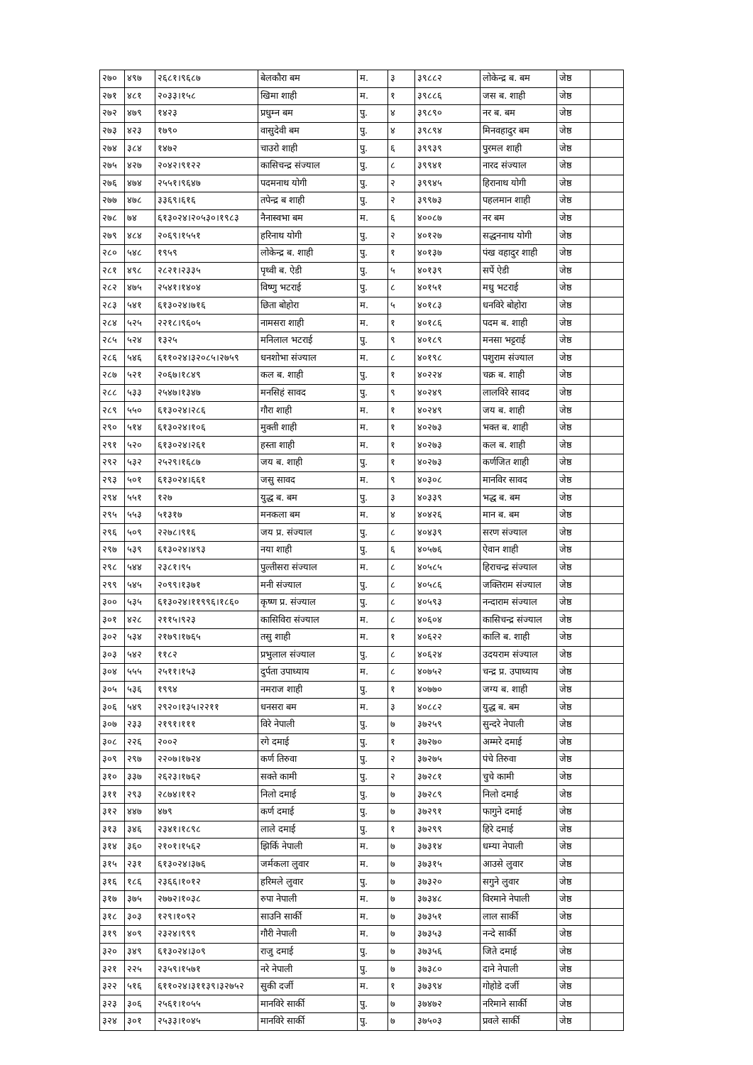| २७० | ४९७ | २६८१।९६८७ | बेलकौरा बम | म. | ३ | ३९८८२ | लोकेन्द्र ब. बम | जेष्ठ | |
| २७१ | ४८१ | २०३३।१५८ | खिमा शाही | म. | १ | ३९८८६ | जस ब. शाही | जेष्ठ | |
| २७२ | ४७९ | १४२३ | प्रधुम्न बम | पु. | ४ | ३९८९० | नर ब. बम | जेष्ठ | |
| २७३ | ४२३ | १७९० | वासुदेवी बम | पु. | ४ | ३९८९४ | मिनवहादुर बम | जेष्ठ | |
| २७४ | ३८४ | १४७२ | चाउरो शाही | पु. | ६ | ३९९३९ | पुरमल शाही | जेष्ठ | |
| २७५ | ४२७ | २०४२।९१२२ | कासिचन्द्र संज्याल | पु. | ८ | ३९९४१ | नारद संज्याल | जेष्ठ | |
| २७६ | ४७४ | २५५१।९६४७ | पदमनाथ योगी | पु. | २ | ३९९४५ | हिरानाथ योगी | जेष्ठ | |
| २७७ | ४७८ | ३३६९।६१६ | तपेन्द्र ब शाही | पु. | २ | ३९९७३ | पहलमान शाही | जेष्ठ | |
| २७८ | ७४ | ६१३०२४।२०५३०।१९८३ | नैनास्वभा बम | म. | ६ | ४००८७ | नर बम | जेष्ठ | |
| २७९ | ४८४ | २०६९।१५५१ | हरिनाथ योगी | पु. | २ | ४०१२७ | सद्धननाथ योगी | जेष्ठ | |
| २८० | ५४८ | १९५९ | लोकेन्द्र ब. शाही | पु. | १ | ४०१३७ | पंख वहादुर शाही | जेष्ठ | |
| २८१ | ४९८ | २८२१।२३३५ | पृथ्वी ब. ऐडी | पु. | ५ | ४०१३९ | सर्पे ऐडी | जेष्ठ | |
| २८२ | ४७५ | २५४१।१४०४ | विष्णु भटराई | पु. | ८ | ४०१५१ | मधु भटराई | जेष्ठ | |
| २८३ | ५४१ | ६१३०२४।७१६ | छिता बोहोरा | म. | ५ | ४०१८३ | धनविरे बोहोरा | जेष्ठ | |
| २८४ | ५२५ | २२१८।९६०५ | नामसरा शाही | म. | १ | ४०१८६ | पदम ब. शाही | जेष्ठ | |
| २८५ | ५२४ | १३२५ | मनिलाल भटराई | पु. | ९ | ४०१८९ | मनसा भट्टराई | जेष्ठ | |
| २८६ | ५४६ | ६११०२४।३२०८५।२७५९ | धनशोभा संज्याल | म. | ८ | ४०१९८ | पशुराम संज्याल | जेष्ठ | |
| २८७ | ५२१ | २०६७।१८४९ | कल ब. शाही | पु. | १ | ४०२२४ | चक्र ब. शाही | जेष्ठ | |
| २८८ | ५३३ | २५४७।१३४७ | मनसिहं सावद | पु. | ९ | ४०२४९ | लालविरे सावद | जेष्ठ | |
| २८९ | ५५० | ६१३०२४।२८६ | गौरा शाही | म. | १ | ४०२४९ | जय ब. शाही | जेष्ठ | |
| २९० | ५१४ | ६१३०२४।१०६ | मुक्ती शाही | म. | १ | ४०२७३ | भक्त ब. शाही | जेष्ठ | |
| २९१ | ५२० | ६१३०२४।२६१ | हस्ता शाही | म. | १ | ४०२७३ | कल ब. शाही | जेष्ठ | |
| २९२ | ५३२ | २५२९।१६८७ | जय ब. शाही | पु. | १ | ४०२७३ | कर्णजित शाही | जेष्ठ | |
| २९३ | ५०१ | ६१३०२४।६६१ | जसु सावद | म. | ९ | ४०३०८ | मानविर सावद | जेष्ठ | |
| २९४ | ५५१ | १२७ | युद्ध ब. बम | पु. | ३ | ४०३३९ | भद्ध ब. बम | जेष्ठ | |
| २९५ | ५५३ | ५१३१७ | मनकला बम | म. | ४ | ४०४२६ | मान ब. बम | जेष्ठ | |
| २९६ | ५०९ | २२७८।९१६ | जय प्र. संज्याल | पु. | ८ | ४०४३९ | सरण संज्याल | जेष्ठ | |
| २९७ | ५३९ | ६१३०२४।४९३ | नया शाही | पु. | ६ | ४०५७६ | ऐवान शाही | जेष्ठ | |
| २९८ | ५४४ | २३८१।९५ | पुल्तीसरा संज्याल | म. | ८ | ४०५८५ | हिराचन्द्र संज्याल | जेष्ठ | |
| २९९ | ५४५ | २०९९।१३७१ | मनी संज्याल | पु. | ८ | ४०५८६ | जक्तिराम संज्याल | जेष्ठ | |
| ३०० | ५३५ | ६१३०२४।११९९६।१८६० | कृष्ण प्र. संज्याल | पु. | ८ | ४०५९३ | नन्दाराम संज्याल | जेष्ठ | |
| ३०१ | ४२८ | २११५।९२३ | कासिविरा संज्याल | म. | ८ | ४०६०४ | कासिचन्द्र संज्याल | जेष्ठ | |
| ३०२ | ५३४ | २१७९।१७६५ | तसु शाही | म. | १ | ४०६२२ | कालि ब. शाही | जेष्ठ | |
| ३०३ | ५४२ | ११८२ | प्रभुलाल संज्याल | पु. | ८ | ४०६२४ | उदयराम संज्याल | जेष्ठ | |
| ३०४ | ५५५ | २५११।१५३ | दुर्पता उपाध्याय | म. | ८ | ४०७५२ | चन्द्र प्र. उपाध्याय | जेष्ठ | |
| ३०५ | ५३६ | १९९४ | नमराज शाही | पु. | १ | ४०७७० | जग्य ब. शाही | जेष्ठ | |
| ३०६ | ५४९ | २९२०।१३५।२२११ | धनसरा बम | म. | ३ | ४०८८२ | युद्ध ब. बम | जेष्ठ | |
| ३०७ | २३३ | २१९१।१११ | विरे नेपाली | पु. | ७ | ३७२५९ | सुन्दरे नेपाली | जेष्ठ | |
| ३०८ | २२६ | २००२ | रगे दमाई | पु. | १ | ३७२७० | अम्मरे दमाई | जेष्ठ | |
| ३०९ | २९७ | २२०७।१७२४ | कर्ण तिरुवा | पु. | २ | ३७२७५ | पंचे तिरुवा | जेष्ठ | |
| ३१० | ३३७ | २६२३।१७६२ | सक्ते कामी | पु. | २ | ३७२८१ | चुचे कामी | जेष्ठ | |
| ३११ | २९३ | २८७४।११२ | निलो दमाई | पु. | ७ | ३७२८९ | निलो दमाई | जेष्ठ | |
| ३१२ | ४४७ | ४७९ | कर्ण दमाई | पु. | ७ | ३७२९१ | फागुने दमाई | जेष्ठ | |
| ३१३ | ३४६ | २३४१।१८९८ | लाले दमाई | पु. | १ | ३७२९९ | हिरे दमाई | जेष्ठ | |
| ३१४ | ३६० | २१०१।१५६२ | झिर्कि नेपाली | म. | ७ | ३७३१४ | धम्या नेपाली | जेष्ठ | |
| ३१५ | २३१ | ६१३०२४।३७६ | जर्मकला लुवार | म. | ७ | ३७३१५ | आउसे लुवार | जेष्ठ | |
| ३१६ | १८६ | २३६६।१०१२ | हरिमले लुवार | पु. | ७ | ३७३२० | सगुने लुवार | जेष्ठ | |
| ३१७ | ३७५ | २७७२।१०३८ | रुपा नेपाली | म. | ७ | ३७३४८ | विरमाने नेपाली | जेष्ठ | |
| ३१८ | ३०३ | १२९।१०९२ | साउनि सार्की | म. | ७ | ३७३५१ | लाल सार्की | जेष्ठ | |
| ३१९ | ४०९ | २३२४।९९९ | गौरी नेपाली | म. | ७ | ३७३५३ | नन्दे सार्की | जेष्ठ | |
| ३२० | ३४९ | ६१३०२४।३०९ | राजु दमाई | पु. | ७ | ३७३५६ | जिते दमाई | जेष्ठ | |
| ३२१ | २२५ | २३५९।१५७१ | नरे नेपाली | पु. | ७ | ३७३८० | दाने नेपाली | जेष्ठ | |
| ३२२ | ५१६ | ६११०२४।३११३९।३२७५२ | सुकी दर्जी | म. | १ | ३७३९४ | गोहोडे दर्जी | जेष्ठ | |
| ३२३ | ३०६ | २५६१।१०५५ | मानविरे सार्की | पु. | ७ | ३७४७२ | नरिमाने सार्की | जेष्ठ | |
| ३२४ | ३०१ | २५३३।१०४५ | मानविरे सार्की | पु. | ७ | ३७५०३ | प्रवले सार्की | जेष्ठ | |